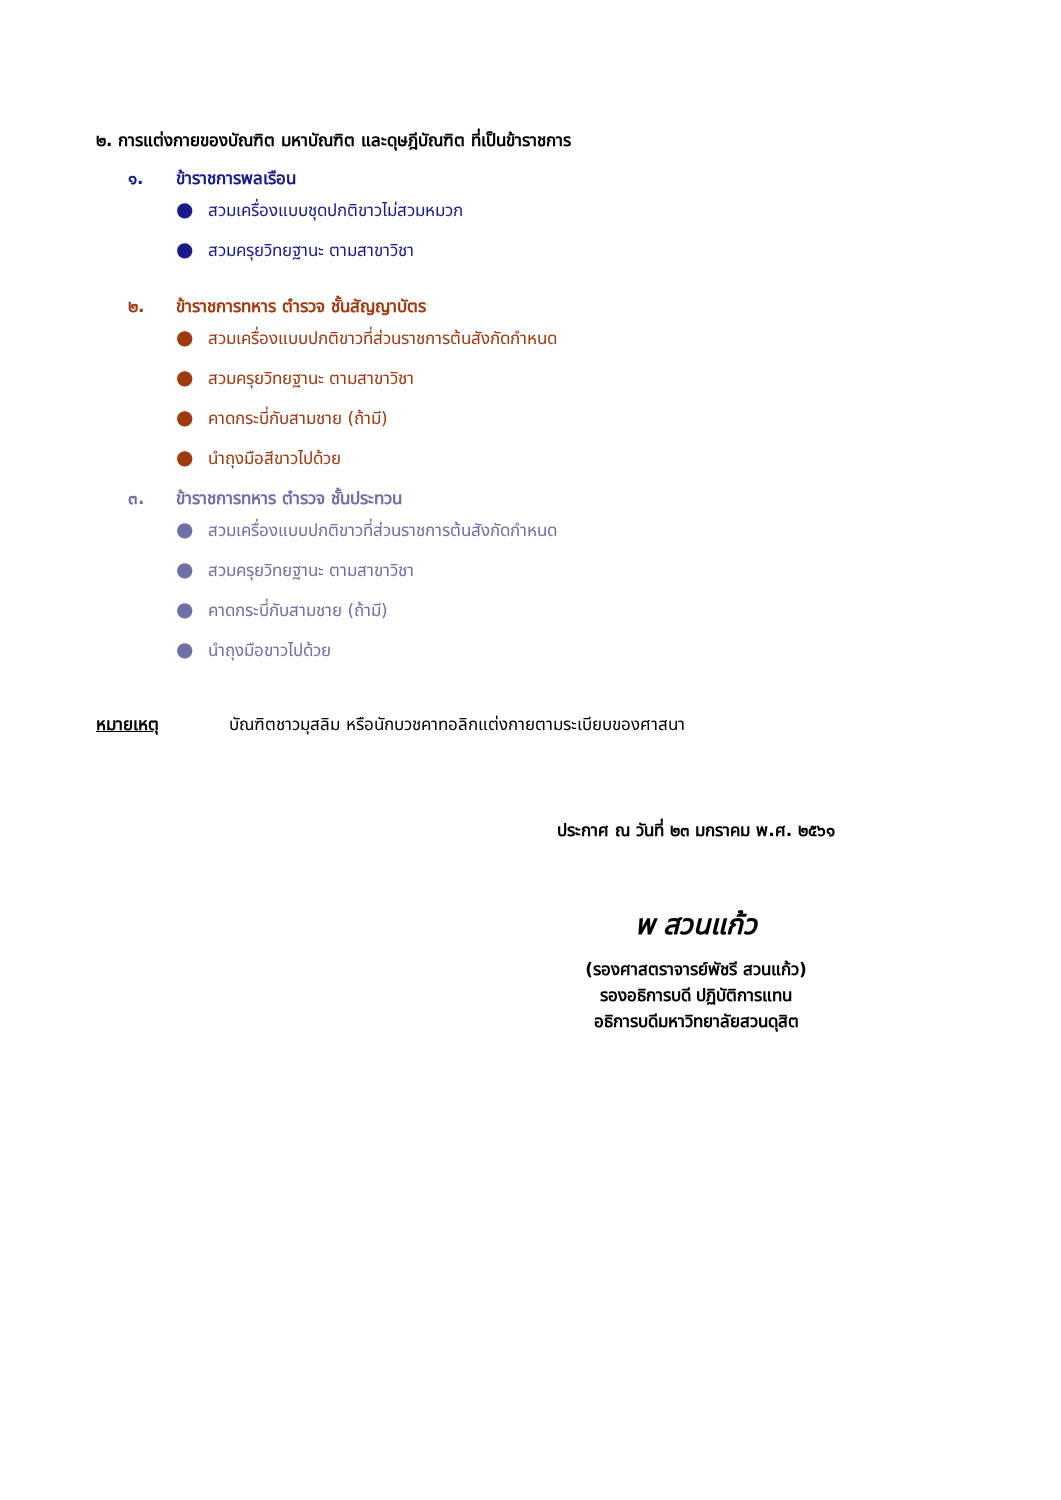๒. การแต่งกายของบัณฑิต มหาบัณฑิต และดุษฎีบัณฑิต ที่เป็นข้าราชการ
๑. ข้าราชการพลเรือน
● สวมเครื่องแบบชุดปกติขาวไม่สวมหมวก
● สวมครุยวิทยฐานะ ตามสาขาวิชา
๒. ข้าราชการทหาร ตำรวจ ชั้นสัญญาบัตร
● สวมเครื่องแบบปกติขาวที่ส่วนราชการต้นสังกัดกำหนด
● สวมครุยวิทยฐานะ ตามสาขาวิชา
● คาดกระบี่กับสามชาย (ถ้ามี)
● นำถุงมือสีขาวไปด้วย
๓. ข้าราชการทหาร ตำรวจ ชั้นประทวน
● สวมเครื่องแบบปกติขาวที่ส่วนราชการต้นสังกัดกำหนด
● สวมครุยวิทยฐานะ ตามสาขาวิชา
● คาดกระบี่กับสามชาย (ถ้ามี)
● นำถุงมือขาวไปด้วย
หมายเหตุ บัณฑิตชาวมุสลิม หรือนักบวชคาทอลิกแต่งกายตามระเบียบของศาสนา
ประกาศ ณ วันที่ ๒๓ มกราคม พ.ศ. ๒๕๖๑
พ สวนแก้ว
(รองศาสตราจารย์พัชรี สวนแก้ว)
รองอธิการบดี ปฏิบัติการแทน
อธิการบดีมหาวิทยาลัยสวนดุสิต